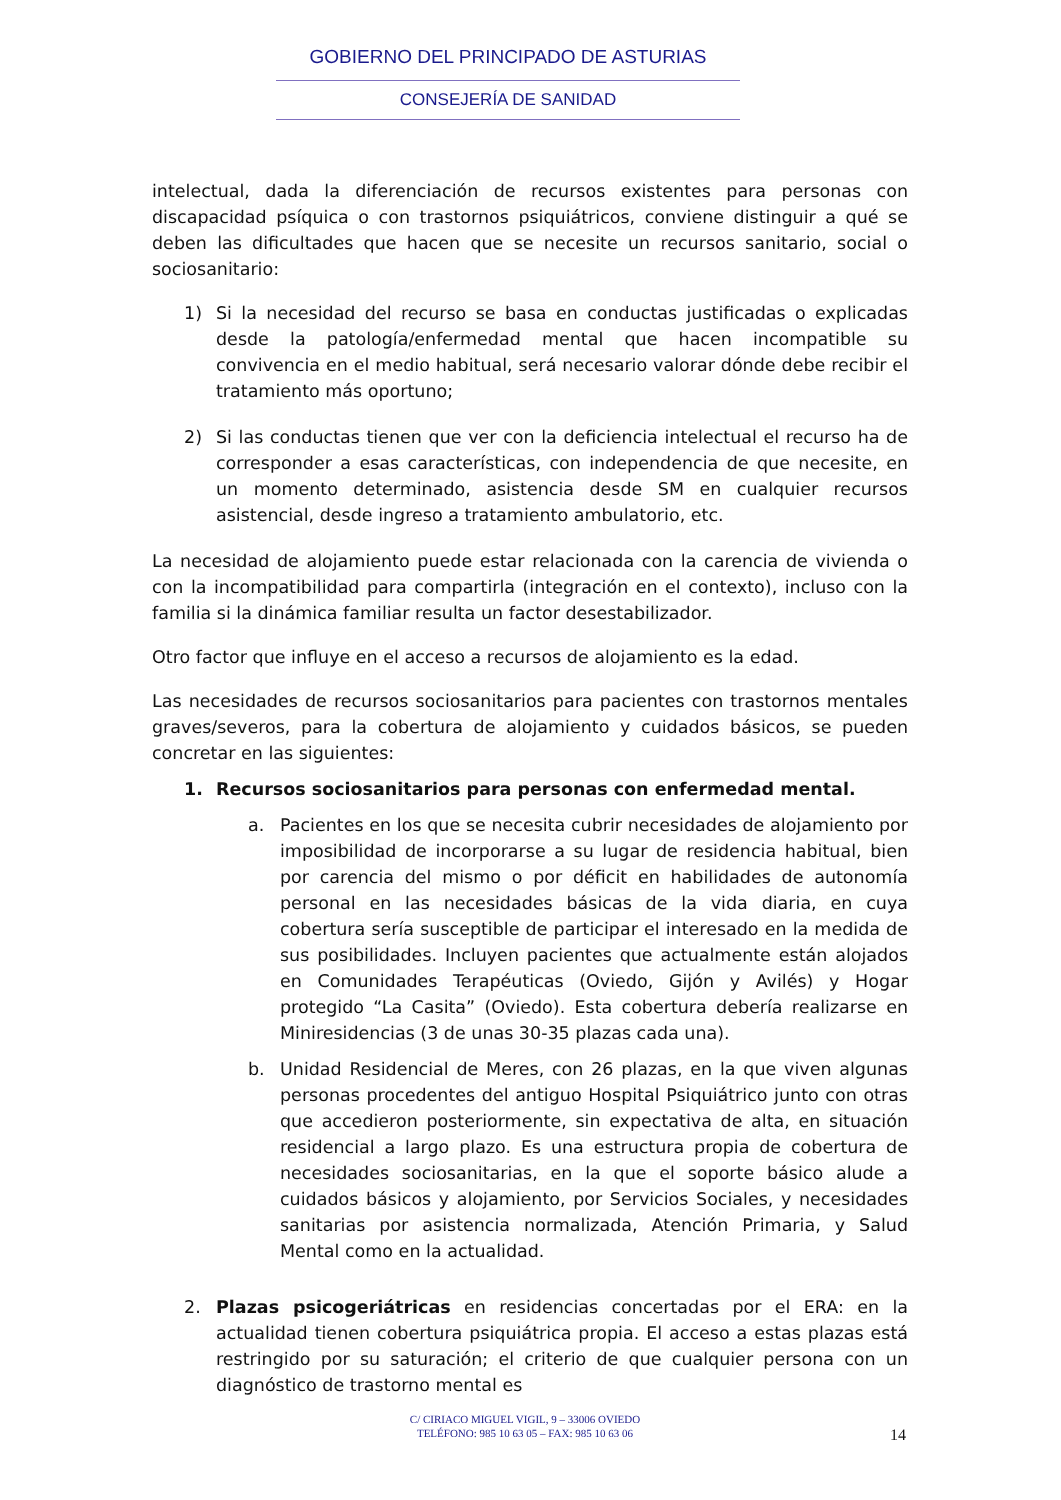GOBIERNO DEL PRINCIPADO DE ASTURIAS
CONSEJERÍA DE SANIDAD
intelectual, dada la diferenciación de recursos existentes para personas con discapacidad psíquica o con trastornos psiquiátricos, conviene distinguir a qué se deben las dificultades que hacen que se necesite un recursos sanitario, social o sociosanitario:
1) Si la necesidad del recurso se basa en conductas justificadas o explicadas desde la patología/enfermedad mental que hacen incompatible su convivencia en el medio habitual, será necesario valorar dónde debe recibir el tratamiento más oportuno;
2) Si las conductas tienen que ver con la deficiencia intelectual el recurso ha de corresponder a esas características, con independencia de que necesite, en un momento determinado, asistencia desde SM en cualquier recursos asistencial, desde ingreso a tratamiento ambulatorio, etc.
La necesidad de alojamiento puede estar relacionada con la carencia de vivienda o con la incompatibilidad para compartirla (integración en el contexto), incluso con la familia si la dinámica familiar resulta un factor desestabilizador.
Otro factor que influye en el acceso a recursos de alojamiento es la edad.
Las necesidades de recursos sociosanitarios para pacientes con trastornos mentales graves/severos, para la cobertura de alojamiento y cuidados básicos, se pueden concretar en las siguientes:
1. Recursos sociosanitarios para personas con enfermedad mental.
a. Pacientes en los que se necesita cubrir necesidades de alojamiento por imposibilidad de incorporarse a su lugar de residencia habitual, bien por carencia del mismo o por déficit en habilidades de autonomía personal en las necesidades básicas de la vida diaria, en cuya cobertura sería susceptible de participar el interesado en la medida de sus posibilidades. Incluyen pacientes que actualmente están alojados en Comunidades Terapéuticas (Oviedo, Gijón y Avilés) y Hogar protegido “La Casita” (Oviedo). Esta cobertura debería realizarse en Miniresidencias (3 de unas 30-35 plazas cada una).
b. Unidad Residencial de Meres, con 26 plazas, en la que viven algunas personas procedentes del antiguo Hospital Psiquiátrico junto con otras que accedieron posteriormente, sin expectativa de alta, en situación residencial a largo plazo. Es una estructura propia de cobertura de necesidades sociosanitarias, en la que el soporte básico alude a cuidados básicos y alojamiento, por Servicios Sociales, y necesidades sanitarias por asistencia normalizada, Atención Primaria, y Salud Mental como en la actualidad.
2. Plazas psicogeriátricas en residencias concertadas por el ERA: en la actualidad tienen cobertura psiquiátrica propia. El acceso a estas plazas está restringido por su saturación; el criterio de que cualquier persona con un diagnóstico de trastorno mental es
C/ CIRIACO MIGUEL VIGIL, 9 – 33006 OVIEDO
TELÉFONO: 985 10 63 05 – FAX: 985 10 63 06
14